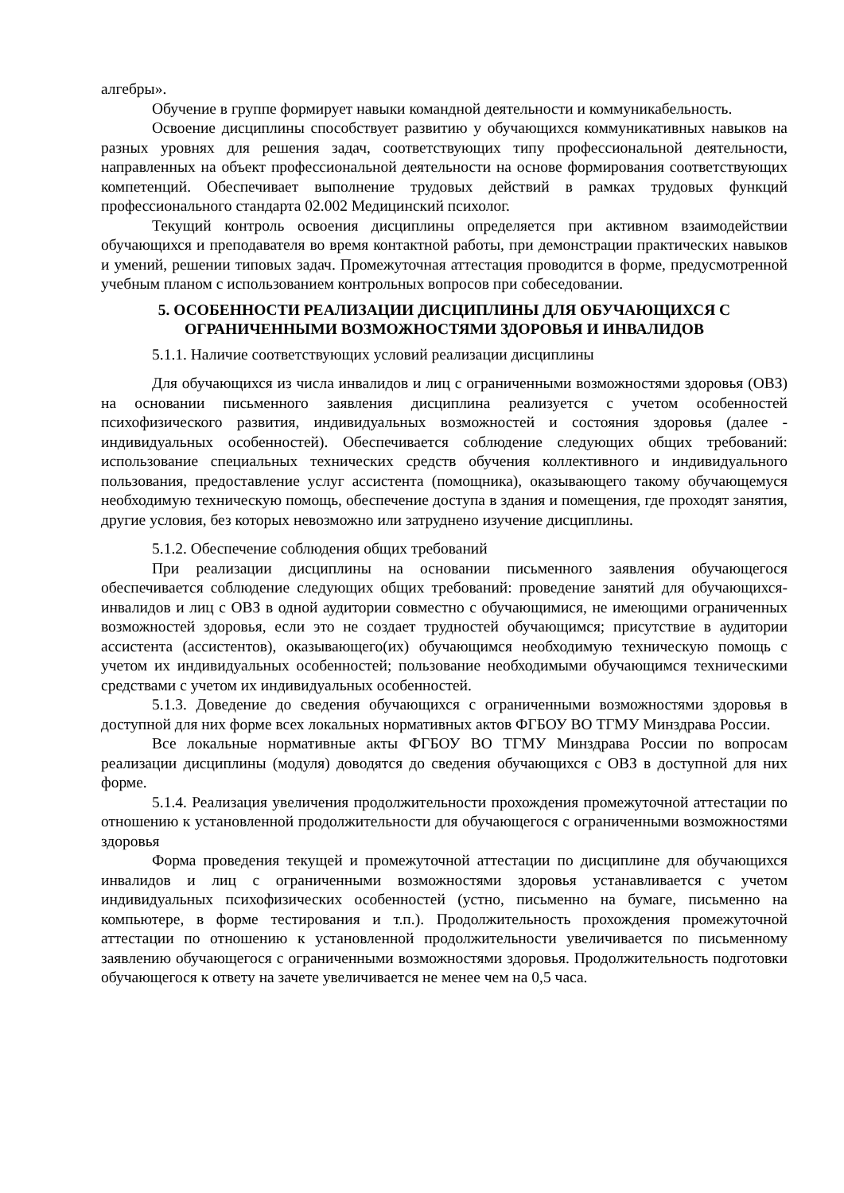алгебры».
Обучение в группе формирует навыки командной деятельности и коммуникабельность.
Освоение дисциплины способствует развитию у обучающихся коммуникативных навыков на разных уровнях для решения задач, соответствующих типу профессиональной деятельности, направленных на объект профессиональной деятельности на основе формирования соответствующих компетенций. Обеспечивает выполнение трудовых действий в рамках трудовых функций профессионального стандарта 02.002 Медицинский психолог.
Текущий контроль освоения дисциплины определяется при активном взаимодействии обучающихся и преподавателя во время контактной работы, при демонстрации практических навыков и умений, решении типовых задач. Промежуточная аттестация проводится в форме, предусмотренной учебным планом с использованием контрольных вопросов при собеседовании.
5. ОСОБЕННОСТИ РЕАЛИЗАЦИИ ДИСЦИПЛИНЫ ДЛЯ ОБУЧАЮЩИХСЯ С ОГРАНИЧЕННЫМИ ВОЗМОЖНОСТЯМИ ЗДОРОВЬЯ И ИНВАЛИДОВ
5.1.1. Наличие соответствующих условий реализации дисциплины
Для обучающихся из числа инвалидов и лиц с ограниченными возможностями здоровья (ОВЗ) на основании письменного заявления дисциплина реализуется с учетом особенностей психофизического развития, индивидуальных возможностей и состояния здоровья (далее - индивидуальных особенностей). Обеспечивается соблюдение следующих общих требований: использование специальных технических средств обучения коллективного и индивидуального пользования, предоставление услуг ассистента (помощника), оказывающего такому обучающемуся необходимую техническую помощь, обеспечение доступа в здания и помещения, где проходят занятия, другие условия, без которых невозможно или затруднено изучение дисциплины.
5.1.2. Обеспечение соблюдения общих требований
При реализации дисциплины на основании письменного заявления обучающегося обеспечивается соблюдение следующих общих требований: проведение занятий для обучающихся-инвалидов и лиц с ОВЗ в одной аудитории совместно с обучающимися, не имеющими ограниченных возможностей здоровья, если это не создает трудностей обучающимся; присутствие в аудитории ассистента (ассистентов), оказывающего(их) обучающимся необходимую техническую помощь с учетом их индивидуальных особенностей; пользование необходимыми обучающимся техническими средствами с учетом их индивидуальных особенностей.
5.1.3. Доведение до сведения обучающихся с ограниченными возможностями здоровья в доступной для них форме всех локальных нормативных актов ФГБОУ ВО ТГМУ Минздрава России.
Все локальные нормативные акты ФГБОУ ВО ТГМУ Минздрава России по вопросам реализации дисциплины (модуля) доводятся до сведения обучающихся с ОВЗ в доступной для них форме.
5.1.4. Реализация увеличения продолжительности прохождения промежуточной аттестации по отношению к установленной продолжительности для обучающегося с ограниченными возможностями здоровья
Форма проведения текущей и промежуточной аттестации по дисциплине для обучающихся инвалидов и лиц с ограниченными возможностями здоровья устанавливается с учетом индивидуальных психофизических особенностей (устно, письменно на бумаге, письменно на компьютере, в форме тестирования и т.п.). Продолжительность прохождения промежуточной аттестации по отношению к установленной продолжительности увеличивается по письменному заявлению обучающегося с ограниченными возможностями здоровья. Продолжительность подготовки обучающегося к ответу на зачете увеличивается не менее чем на 0,5 часа.